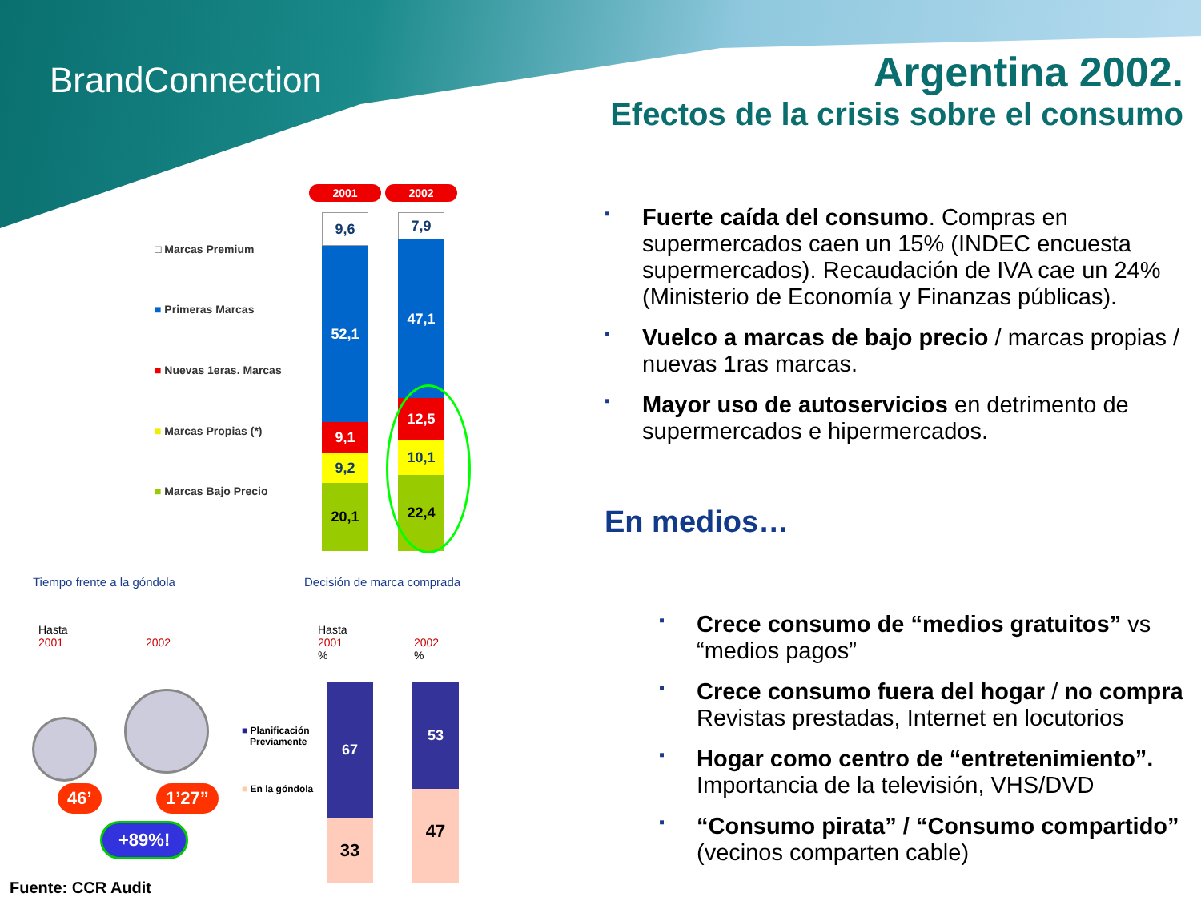BrandConnection
Argentina 2002.
Efectos de la crisis sobre el consumo
2001 2002
□ Marcas Premium
■ Primeras Marcas
■ Nuevas 1eras. Marcas
■ Marcas Propias (*)
■ Marcas Bajo Precio
9,6
52,1
9,1
9,2
20,1
7,9
47,1
12,5
10,1
22,4
Tiempo frente a la góndola Decisión de marca comprada
Hasta
2001
2002
Hasta
2001
%
2002
%
46’ 1’27”
+89%!
■ Planificación
Previamente
■ En la góndola
67
33
53
47
Fuente: CCR Audit
▪ Fuerte caída del consumo. Compras en supermercados caen un 15% (INDEC encuesta supermercados). Recaudación de IVA cae un 24% (Ministerio de Economía y Finanzas públicas).
▪ Vuelco a marcas de bajo precio / marcas propias / nuevas 1ras marcas.
▪ Mayor uso de autoservicios en detrimento de supermercados e hipermercados.
En medios…
▪ Crece consumo de “medios gratuitos” vs “medios pagos”
▪ Crece consumo fuera del hogar / no compra
Revistas prestadas, Internet en locutorios
▪ Hogar como centro de “entretenimiento”. Importancia de la televisión, VHS/DVD
▪ “Consumo pirata” / “Consumo compartido”
(vecinos comparten cable)